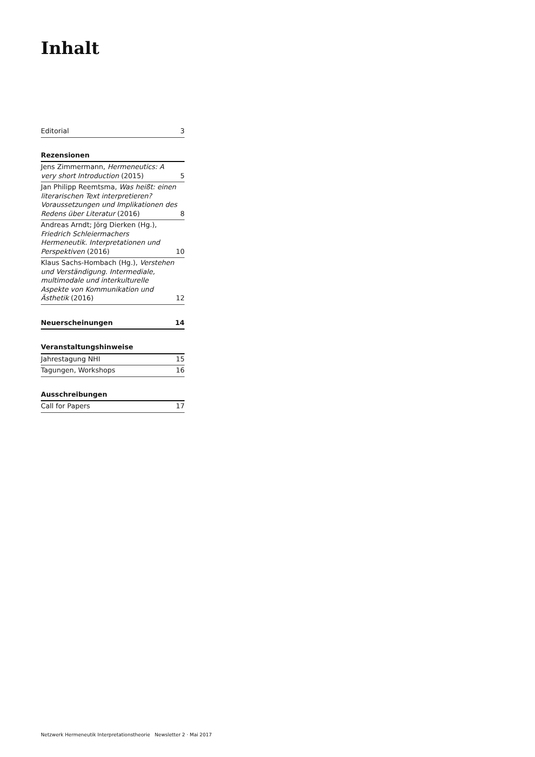Inhalt
Editorial 3
Rezensionen
Jens Zimmermann, Hermeneutics: A very short Introduction (2015) 5
Jan Philipp Reemtsma, Was heißt: einen literarischen Text interpretieren? Voraussetzungen und Implikationen des Redens über Literatur (2016) 8
Andreas Arndt; Jörg Dierken (Hg.), Friedrich Schleiermachers Hermeneutik. Interpretationen und Perspektiven (2016) 10
Klaus Sachs-Hombach (Hg.), Verstehen und Verständigung. Intermediale, multimodale und interkulturelle Aspekte von Kommunikation und Ästhetik (2016) 12
Neuerscheinungen 14
Veranstaltungshinweise
Jahrestagung NHI 15
Tagungen, Workshops 16
Ausschreibungen
Call for Papers 17
Netzwerk Hermeneutik Interpretationstheorie Newsletter 2 · Mai 2017